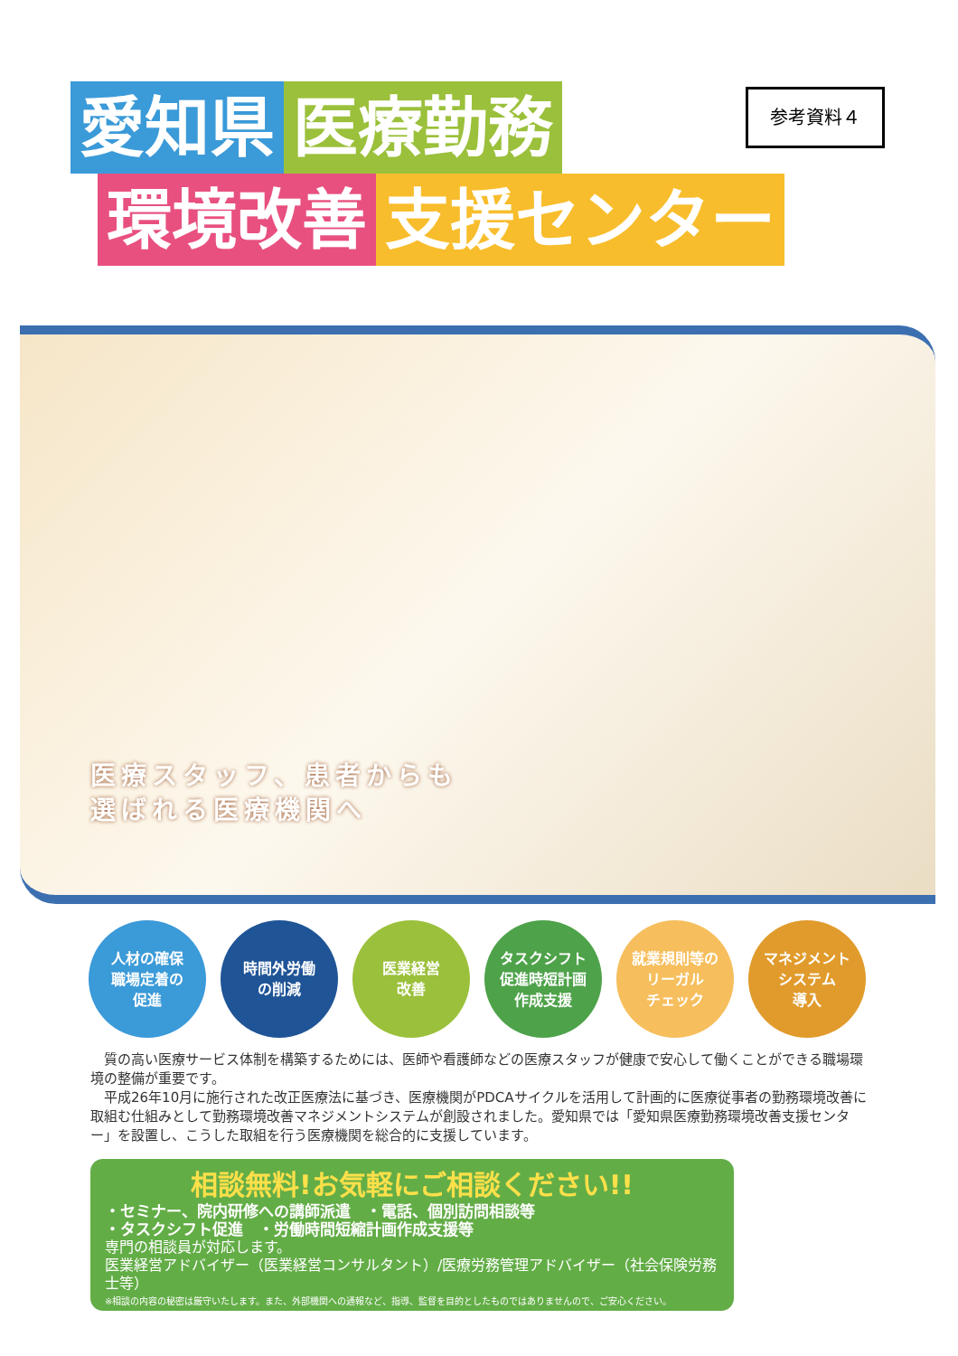参考資料４
愛知県 医療勤務
環境改善 支援センター
医療スタッフ、患者からも
選ばれる医療機関へ
人材の確保
職場定着の
促進
時間外労働
の削減
医業経営
改善
タスクシフト
促進時短計画
作成支援
就業規則等の
リーガル
チェック
マネジメント
システム
導入
質の高い医療サービス体制を構築するためには、医師や看護師などの医療スタッフが健康で安心して働くことができる職場環境の整備が重要です。
平成26年10月に施行された改正医療法に基づき、医療機関がPDCAサイクルを活用して計画的に医療従事者の勤務環境改善に取組む仕組みとして勤務環境改善マネジメントシステムが創設されました。愛知県では「愛知県医療勤務環境改善支援センター」を設置し、こうした取組を行う医療機関を総合的に支援しています。
相談無料!お気軽にご相談ください!!
・セミナー、院内研修への講師派遣　・電話、個別訪問相談等
・タスクシフト促進　・労働時間短縮計画作成支援等
専門の相談員が対応します。
医業経営アドバイザー（医業経営コンサルタント）/医療労務管理アドバイザー（社会保険労務士等）
※相談の内容の秘密は厳守いたします。また、外部機関への通報など、指導、監督を目的としたものではありませんので、ご安心ください。